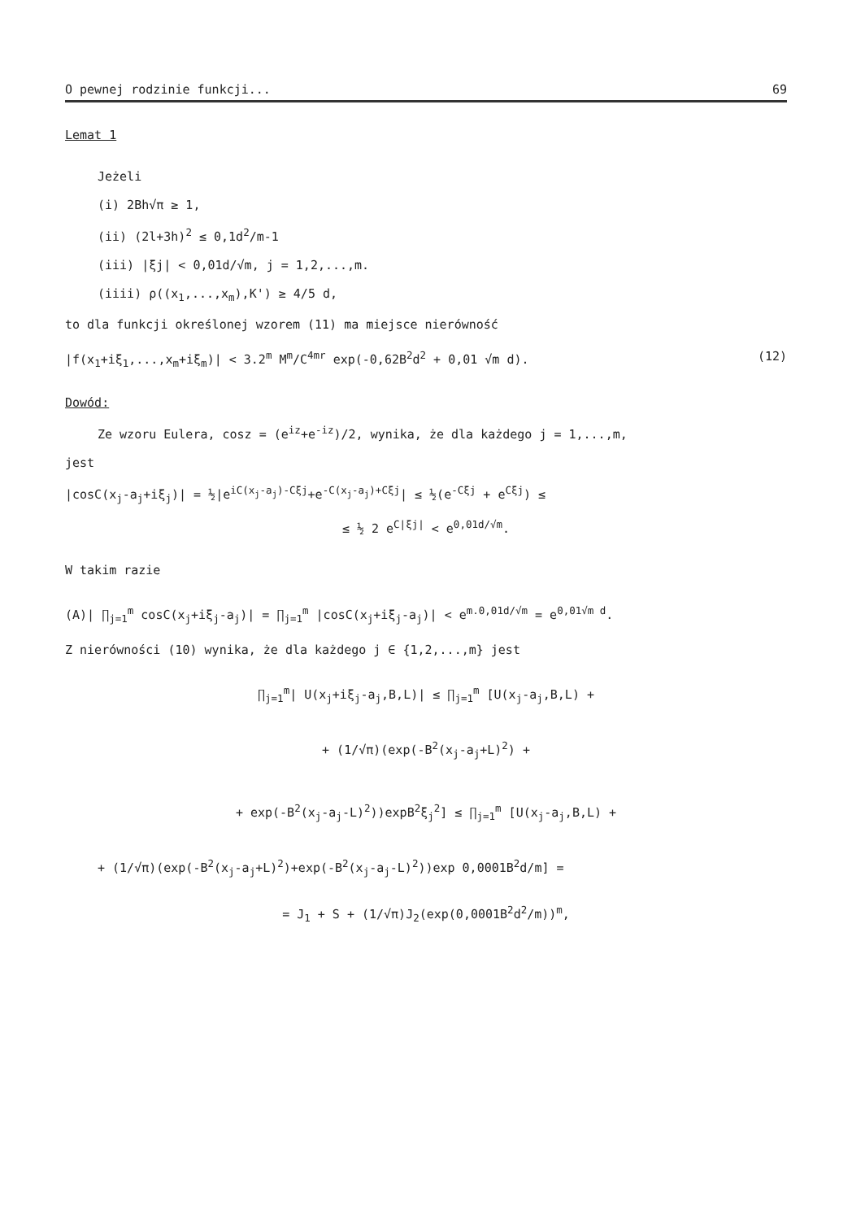O pewnej rodzinie funkcji... 69
Lemat 1
Jeżeli
(i) 2Bh√π ≥ 1,
(ii) (2l+3h)<sup>2</sup> ≤ 0,1d<sup>2</sup>/m-1
(iii) |ξj| < 0,01d/√m, j = 1,2,...,m.
(iiii) ρ((x<sub>1</sub>,...,x<sub>m</sub>),K') ≥ 4/5 d,
to dla funkcji określonej wzorem (11) ma miejsce nierówność
|f(x<sub>1</sub>+iξ<sub>1</sub>,...,x<sub>m</sub>+iξ<sub>m</sub>)| < 3.2<sup>m</sup> M<sup>m</sup>/C<sup>4mr</sup> exp(-0,62B<sup>2</sup>d<sup>2</sup> + 0,01 √m d). (12)
Dowód:
Ze wzoru Eulera, cosz = (e<sup>iz</sup>+e<sup>-iz</sup>)/2, wynika, że dla każdego j = 1,...,m,
jest
|cosC(x<sub>j</sub>-a<sub>j</sub>+iξ<sub>j</sub>)| = ½|e<sup>iC(x<sub>j</sub>-a<sub>j</sub>)-Cξj</sup>+e<sup>-C(x<sub>j</sub>-a<sub>j</sub>)+Cξj</sup>| ≤ ½(e<sup>-Cξj</sup> + e<sup>Cξj</sup>) ≤
≤ ½ 2 e<sup>C|ξj|</sup> < e<sup>0,01d/√m</sup>.
W takim razie
(A)| ∏<sub>j=1</sub><sup>m</sup> cosC(x<sub>j</sub>+iξ<sub>j</sub>-a<sub>j</sub>)| = ∏<sub>j=1</sub><sup>m</sup> |cosC(x<sub>j</sub>+iξ<sub>j</sub>-a<sub>j</sub>)| < e<sup>m.0,01d/√m</sup> = e<sup>0,01√m d</sup>.
Z nierówności (10) wynika, że dla każdego j ∈ {1,2,...,m} jest
∏<sub>j=1</sub><sup>m</sup>| U(x<sub>j</sub>+iξ<sub>j</sub>-a<sub>j</sub>,B,L)| ≤ ∏<sub>j=1</sub><sup>m</sup> [U(x<sub>j</sub>-a<sub>j</sub>,B,L) +
+ (1/√π)(exp(-B<sup>2</sup>(x<sub>j</sub>-a<sub>j</sub>+L)<sup>2</sup>) +
+ exp(-B<sup>2</sup>(x<sub>j</sub>-a<sub>j</sub>-L)<sup>2</sup>))expB<sup>2</sup>ξ<sub>j</sub><sup>2</sup>] ≤ ∏<sub>j=1</sub><sup>m</sup> [U(x<sub>j</sub>-a<sub>j</sub>,B,L) +
+ (1/√π)(exp(-B<sup>2</sup>(x<sub>j</sub>-a<sub>j</sub>+L)<sup>2</sup>)+exp(-B<sup>2</sup>(x<sub>j</sub>-a<sub>j</sub>-L)<sup>2</sup>))exp 0,0001B<sup>2</sup>d/m] =
= J<sub>1</sub> + S + (1/√π)J<sub>2</sub>(exp(0,0001B<sup>2</sup>d<sup>2</sup>/m))<sup>m</sup>,